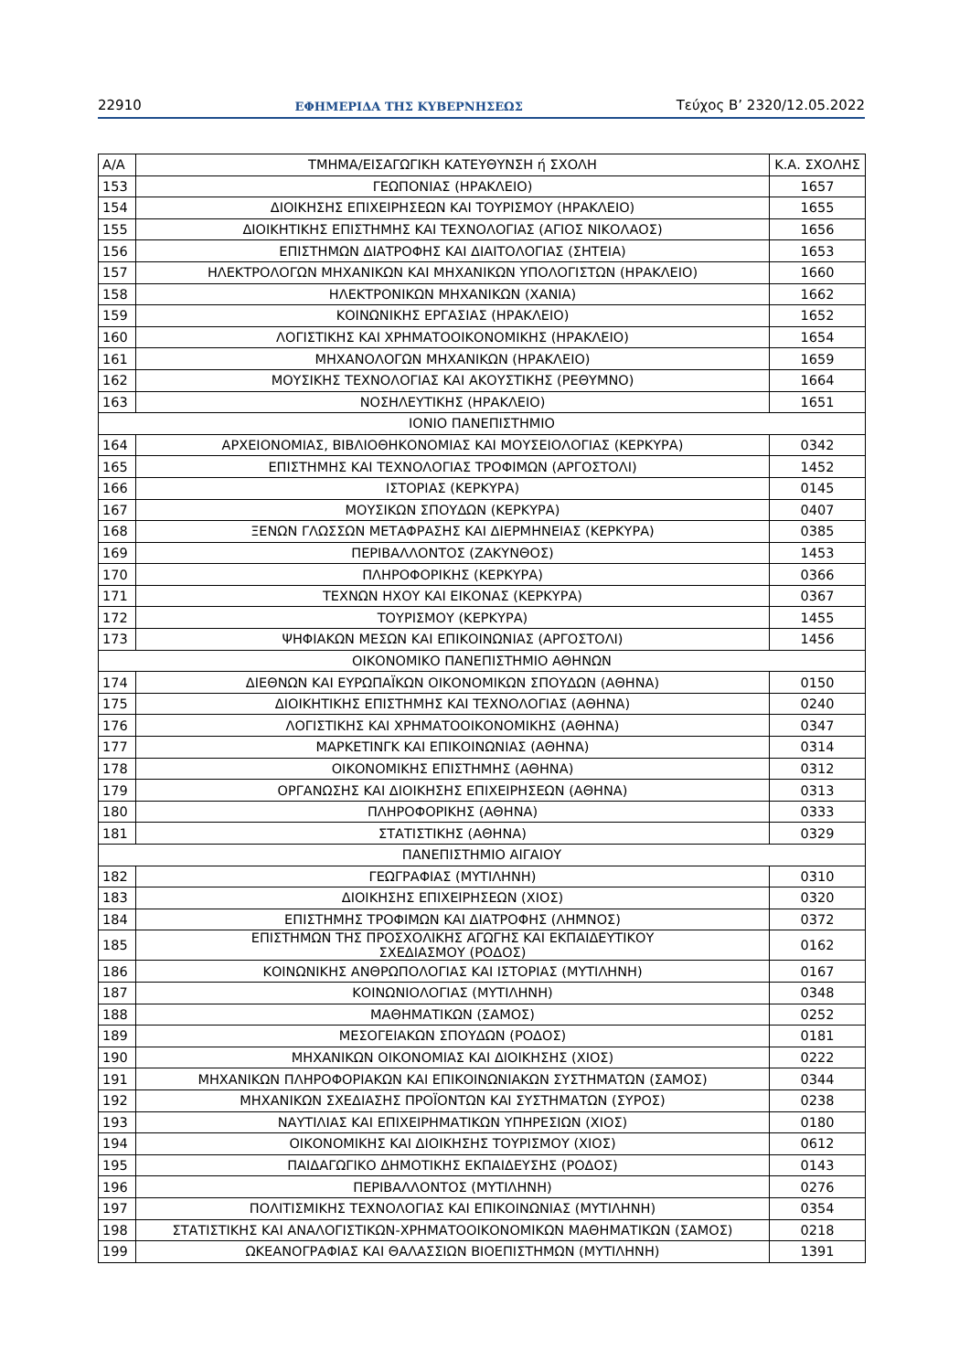22910 ΕΦΗΜΕΡΙΔΑ ΤΗΣ ΚΥΒΕΡΝΗΣΕΩΣ Τεύχος Β’ 2320/12.05.2022
| Α/Α | ΤΜΗΜΑ/ΕΙΣΑΓΩΓΙΚΗ ΚΑΤΕΥΘΥΝΣΗ ή ΣΧΟΛΗ | Κ.Α. ΣΧΟΛΗΣ |
| --- | --- | --- |
| 153 | ΓΕΩΠΟΝΙΑΣ (ΗΡΑΚΛΕΙΟ) | 1657 |
| 154 | ΔΙΟΙΚΗΣΗΣ ΕΠΙΧΕΙΡΗΣΕΩΝ ΚΑΙ ΤΟΥΡΙΣΜΟΥ (ΗΡΑΚΛΕΙΟ) | 1655 |
| 155 | ΔΙΟΙΚΗΤΙΚΗΣ ΕΠΙΣΤΗΜΗΣ ΚΑΙ ΤΕΧΝΟΛΟΓΙΑΣ (ΑΓΙΟΣ ΝΙΚΟΛΑΟΣ) | 1656 |
| 156 | ΕΠΙΣΤΗΜΩΝ ΔΙΑΤΡΟΦΗΣ ΚΑΙ ΔΙΑΙΤΟΛΟΓΙΑΣ (ΣΗΤΕΙΑ) | 1653 |
| 157 | ΗΛΕΚΤΡΟΛΟΓΩΝ ΜΗΧΑΝΙΚΩΝ ΚΑΙ ΜΗΧΑΝΙΚΩΝ ΥΠΟΛΟΓΙΣΤΩΝ (ΗΡΑΚΛΕΙΟ) | 1660 |
| 158 | ΗΛΕΚΤΡΟΝΙΚΩΝ ΜΗΧΑΝΙΚΩΝ (ΧΑΝΙΑ) | 1662 |
| 159 | ΚΟΙΝΩΝΙΚΗΣ ΕΡΓΑΣΙΑΣ (ΗΡΑΚΛΕΙΟ) | 1652 |
| 160 | ΛΟΓΙΣΤΙΚΗΣ ΚΑΙ ΧΡΗΜΑΤΟΟΙΚΟΝΟΜΙΚΗΣ (ΗΡΑΚΛΕΙΟ) | 1654 |
| 161 | ΜΗΧΑΝΟΛΟΓΩΝ ΜΗΧΑΝΙΚΩΝ (ΗΡΑΚΛΕΙΟ) | 1659 |
| 162 | ΜΟΥΣΙΚΗΣ ΤΕΧΝΟΛΟΓΙΑΣ ΚΑΙ ΑΚΟΥΣΤΙΚΗΣ (ΡΕΘΥΜΝΟ) | 1664 |
| 163 | ΝΟΣΗΛΕΥΤΙΚΗΣ (ΗΡΑΚΛΕΙΟ) | 1651 |
| ΙΟΝΙΟ ΠΑΝΕΠΙΣΤΗΜΙΟ | | |
| 164 | ΑΡΧΕΙΟΝΟΜΙΑΣ, ΒΙΒΛΙΟΘΗΚΟΝΟΜΙΑΣ ΚΑΙ ΜΟΥΣΕΙΟΛΟΓΙΑΣ (ΚΕΡΚΥΡΑ) | 0342 |
| 165 | ΕΠΙΣΤΗΜΗΣ ΚΑΙ ΤΕΧΝΟΛΟΓΙΑΣ ΤΡΟΦΙΜΩΝ (ΑΡΓΟΣΤΟΛΙ) | 1452 |
| 166 | ΙΣΤΟΡΙΑΣ (ΚΕΡΚΥΡΑ) | 0145 |
| 167 | ΜΟΥΣΙΚΩΝ ΣΠΟΥΔΩΝ (ΚΕΡΚΥΡΑ) | 0407 |
| 168 | ΞΕΝΩΝ ΓΛΩΣΣΩΝ ΜΕΤΑΦΡΑΣΗΣ ΚΑΙ ΔΙΕΡΜΗΝΕΙΑΣ (ΚΕΡΚΥΡΑ) | 0385 |
| 169 | ΠΕΡΙΒΑΛΛΟΝΤΟΣ (ΖΑΚΥΝΘΟΣ) | 1453 |
| 170 | ΠΛΗΡΟΦΟΡΙΚΗΣ (ΚΕΡΚΥΡΑ) | 0366 |
| 171 | ΤΕΧΝΩΝ ΗΧΟΥ ΚΑΙ ΕΙΚΟΝΑΣ (ΚΕΡΚΥΡΑ) | 0367 |
| 172 | ΤΟΥΡΙΣΜΟΥ (ΚΕΡΚΥΡΑ) | 1455 |
| 173 | ΨΗΦΙΑΚΩΝ ΜΕΣΩΝ ΚΑΙ ΕΠΙΚΟΙΝΩΝΙΑΣ (ΑΡΓΟΣΤΟΛΙ) | 1456 |
| ΟΙΚΟΝΟΜΙΚΟ ΠΑΝΕΠΙΣΤΗΜΙΟ ΑΘΗΝΩΝ | | |
| 174 | ΔΙΕΘΝΩΝ ΚΑΙ ΕΥΡΩΠΑΪΚΩΝ ΟΙΚΟΝΟΜΙΚΩΝ ΣΠΟΥΔΩΝ (ΑΘΗΝΑ) | 0150 |
| 175 | ΔΙΟΙΚΗΤΙΚΗΣ ΕΠΙΣΤΗΜΗΣ ΚΑΙ ΤΕΧΝΟΛΟΓΙΑΣ (ΑΘΗΝΑ) | 0240 |
| 176 | ΛΟΓΙΣΤΙΚΗΣ ΚΑΙ ΧΡΗΜΑΤΟΟΙΚΟΝΟΜΙΚΗΣ (ΑΘΗΝΑ) | 0347 |
| 177 | ΜΑΡΚΕΤΙΝΓΚ ΚΑΙ ΕΠΙΚΟΙΝΩΝΙΑΣ (ΑΘΗΝΑ) | 0314 |
| 178 | ΟΙΚΟΝΟΜΙΚΗΣ ΕΠΙΣΤΗΜΗΣ (ΑΘΗΝΑ) | 0312 |
| 179 | ΟΡΓΑΝΩΣΗΣ ΚΑΙ ΔΙΟΙΚΗΣΗΣ ΕΠΙΧΕΙΡΗΣΕΩΝ (ΑΘΗΝΑ) | 0313 |
| 180 | ΠΛΗΡΟΦΟΡΙΚΗΣ (ΑΘΗΝΑ) | 0333 |
| 181 | ΣΤΑΤΙΣΤΙΚΗΣ (ΑΘΗΝΑ) | 0329 |
| ΠΑΝΕΠΙΣΤΗΜΙΟ ΑΙΓΑΙΟΥ | | |
| 182 | ΓΕΩΓΡΑΦΙΑΣ (ΜΥΤΙΛΗΝΗ) | 0310 |
| 183 | ΔΙΟΙΚΗΣΗΣ ΕΠΙΧΕΙΡΗΣΕΩΝ (ΧΙΟΣ) | 0320 |
| 184 | ΕΠΙΣΤΗΜΗΣ ΤΡΟΦΙΜΩΝ ΚΑΙ ΔΙΑΤΡΟΦΗΣ (ΛΗΜΝΟΣ) | 0372 |
| 185 | ΕΠΙΣΤΗΜΩΝ ΤΗΣ ΠΡΟΣΧΟΛΙΚΗΣ ΑΓΩΓΗΣ ΚΑΙ ΕΚΠΑΙΔΕΥΤΙΚΟΥ ΣΧΕΔΙΑΣΜΟΥ (ΡΟΔΟΣ) | 0162 |
| 186 | ΚΟΙΝΩΝΙΚΗΣ ΑΝΘΡΩΠΟΛΟΓΙΑΣ ΚΑΙ ΙΣΤΟΡΙΑΣ (ΜΥΤΙΛΗΝΗ) | 0167 |
| 187 | ΚΟΙΝΩΝΙΟΛΟΓΙΑΣ (ΜΥΤΙΛΗΝΗ) | 0348 |
| 188 | ΜΑΘΗΜΑΤΙΚΩΝ (ΣΑΜΟΣ) | 0252 |
| 189 | ΜΕΣΟΓΕΙΑΚΩΝ ΣΠΟΥΔΩΝ (ΡΟΔΟΣ) | 0181 |
| 190 | ΜΗΧΑΝΙΚΩΝ ΟΙΚΟΝΟΜΙΑΣ ΚΑΙ ΔΙΟΙΚΗΣΗΣ (ΧΙΟΣ) | 0222 |
| 191 | ΜΗΧΑΝΙΚΩΝ ΠΛΗΡΟΦΟΡΙΑΚΩΝ ΚΑΙ ΕΠΙΚΟΙΝΩΝΙΑΚΩΝ ΣΥΣΤΗΜΑΤΩΝ (ΣΑΜΟΣ) | 0344 |
| 192 | ΜΗΧΑΝΙΚΩΝ ΣΧΕΔΙΑΣΗΣ ΠΡΟΪΟΝΤΩΝ ΚΑΙ ΣΥΣΤΗΜΑΤΩΝ (ΣΥΡΟΣ) | 0238 |
| 193 | ΝΑΥΤΙΛΙΑΣ ΚΑΙ ΕΠΙΧΕΙΡΗΜΑΤΙΚΩΝ ΥΠΗΡΕΣΙΩΝ (ΧΙΟΣ) | 0180 |
| 194 | ΟΙΚΟΝΟΜΙΚΗΣ ΚΑΙ ΔΙΟΙΚΗΣΗΣ ΤΟΥΡΙΣΜΟΥ (ΧΙΟΣ) | 0612 |
| 195 | ΠΑΙΔΑΓΩΓΙΚΟ ΔΗΜΟΤΙΚΗΣ ΕΚΠΑΙΔΕΥΣΗΣ (ΡΟΔΟΣ) | 0143 |
| 196 | ΠΕΡΙΒΑΛΛΟΝΤΟΣ (ΜΥΤΙΛΗΝΗ) | 0276 |
| 197 | ΠΟΛΙΤΙΣΜΙΚΗΣ ΤΕΧΝΟΛΟΓΙΑΣ ΚΑΙ ΕΠΙΚΟΙΝΩΝΙΑΣ (ΜΥΤΙΛΗΝΗ) | 0354 |
| 198 | ΣΤΑΤΙΣΤΙΚΗΣ ΚΑΙ ΑΝΑΛΟΓΙΣΤΙΚΩΝ-ΧΡΗΜΑΤΟΟΙΚΟΝΟΜΙΚΩΝ ΜΑΘΗΜΑΤΙΚΩΝ (ΣΑΜΟΣ) | 0218 |
| 199 | ΩΚΕΑΝΟΓΡΑΦΙΑΣ ΚΑΙ ΘΑΛΑΣΣΙΩΝ ΒΙΟΕΠΙΣΤΗΜΩΝ (ΜΥΤΙΛΗΝΗ) | 1391 |